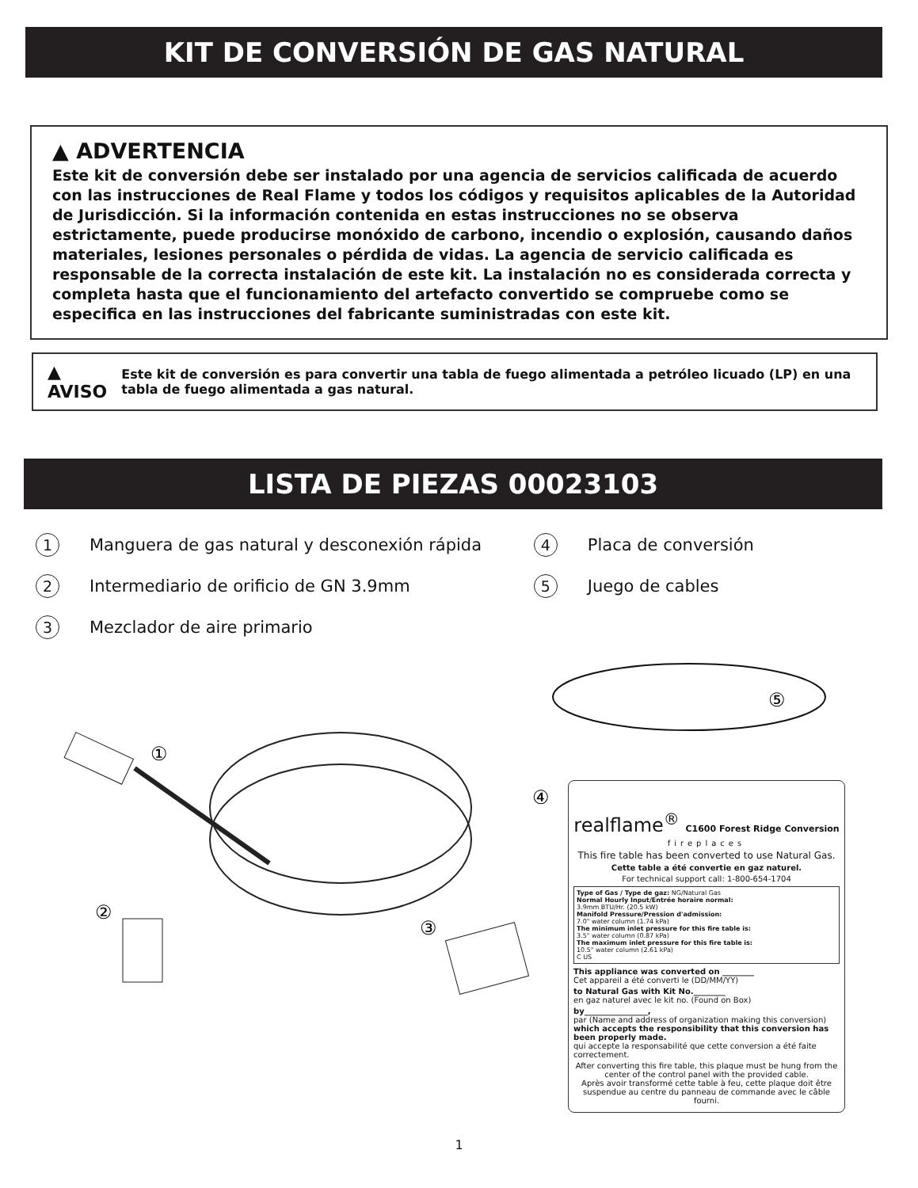KIT DE CONVERSIÓN DE GAS NATURAL
▲ ADVERTENCIA
Este kit de conversión debe ser instalado por una agencia de servicios calificada de acuerdo con las instrucciones de Real Flame y todos los códigos y requisitos aplicables de la Autoridad de Jurisdicción. Si la información contenida en estas instrucciones no se observa estrictamente, puede producirse monóxido de carbono, incendio o explosión, causando daños materiales, lesiones personales o pérdida de vidas. La agencia de servicio calificada es responsable de la correcta instalación de este kit. La instalación no es considerada correcta y completa hasta que el funcionamiento del artefacto convertido se compruebe como se especifica en las instrucciones del fabricante suministradas con este kit.
▲ AVISO Este kit de conversión es para convertir una tabla de fuego alimentada a petróleo licuado (LP) en una tabla de fuego alimentada a gas natural.
LISTA DE PIEZAS 00023103
1 Manguera de gas natural y desconexión rápida
2 Intermediario de orificio de GN 3.9mm
3 Mezclador de aire primario
4 Placa de conversión
5 Juego de cables
⑤
①
②
③
④
realflame<sup>®</sup> C1600 Forest Ridge Conversion
fireplaces
This fire table has been converted to use Natural Gas.
Cette table a été convertie en gaz naturel.
For technical support call: 1-800-654-1704
Type of Gas / Type de gaz: NG/Natural Gas
Normal Hourly Input/Entrée horaire normal:
3.9mm BTU/Hr. (20.5 kW)
Manifold Pressure/Pression d'admission:
7.0" water column (1.74 kPa)
The minimum inlet pressure for this fire table is:
3.5" water column (0.87 kPa)
The maximum inlet pressure for this fire table is:
10.5" water column (2.61 kPa)
C US
This appliance was converted on ________
Cet appareil a été converti le (DD/MM/YY)
to Natural Gas with Kit No.________
en gaz naturel avec le kit no. (Found on Box)
by________________,
par (Name and address of organization making this conversion)
which accepts the responsibility that this conversion has been properly made.
qui accepte la responsabilité que cette conversion a été faite correctement.
After converting this fire table, this plaque must be hung from the center of the control panel with the provided cable.
Après avoir transformé cette table à feu, cette plaque doit être suspendue au centre du panneau de commande avec le câble fourni.
1